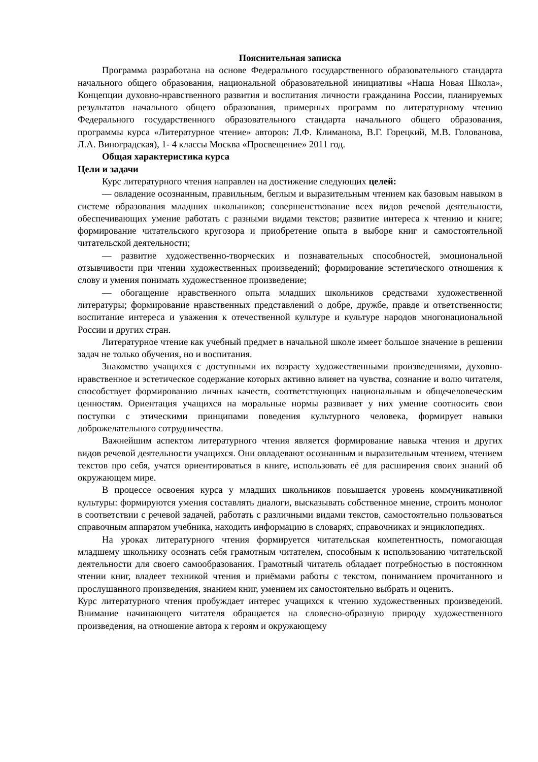Пояснительная записка
Программа разработана на основе Федерального государственного образовательного стандарта начального общего образования, национальной образовательной инициативы «Наша Новая Школа», Концепции духовно-нравственного развития и воспитания личности гражданина России, планируемых результатов начального общего образования, примерных программ по литературному чтению Федерального государственного образовательного стандарта начального общего образования, программы курса «Литературное чтение» авторов: Л.Ф. Климанова, В.Г. Горецкий, М.В. Голованова, Л.А. Виноградская), 1- 4 классы Москва «Просвещение» 2011 год.
Общая характеристика курса
Цели и задачи
Курс литературного чтения направлен на достижение следующих целей:
— овладение осознанным, правильным, беглым и выразительным чтением как базовым навыком в системе образования младших школьников; совершенствование всех видов речевой деятельности, обеспечивающих умение работать с разными видами текстов; развитие интереса к чтению и книге; формирование читательского кругозора и приобретение опыта в выборе книг и самостоятельной читательской деятельности;
— развитие художественно-творческих и познавательных способностей, эмоциональной отзывчивости при чтении художественных произведений; формирование эстетического отношения к слову и умения понимать художественное произведение;
— обогащение нравственного опыта младших школьников средствами художественной литературы; формирование нравственных представлений о добре, дружбе, правде и ответственности; воспитание интереса и уважения к отечественной культуре и культуре народов многонациональной России и других стран.
Литературное чтение как учебный предмет в начальной школе имеет большое значение в решении задач не только обучения, но и воспитания.
Знакомство учащихся с доступными их возрасту художественными произведениями, духовно-нравственное и эстетическое содержание которых активно влияет на чувства, сознание и волю читателя, способствует формированию личных качеств, соответствующих национальным и общечеловеческим ценностям. Ориентация учащихся на моральные нормы развивает у них умение соотносить свои поступки с этическими принципами поведения культурного человека, формирует навыки доброжелательного сотрудничества.
Важнейшим аспектом литературного чтения является формирование навыка чтения и других видов речевой деятельности учащихся. Они овладевают осознанным и выразительным чтением, чтением текстов про себя, учатся ориентироваться в книге, использовать её для расширения своих знаний об окружающем мире.
В процессе освоения курса у младших школьников повышается уровень коммуникативной культуры: формируются умения составлять диалоги, высказывать собственное мнение, строить монолог в соответствии с речевой задачей, работать с различными видами текстов, самостоятельно пользоваться справочным аппаратом учебника, находить информацию в словарях, справочниках и энциклопедиях.
На уроках литературного чтения формируется читательская компетентность, помогающая младшему школьнику осознать себя грамотным читателем, способным к использованию читательской деятельности для своего самообразования. Грамотный читатель обладает потребностью в постоянном чтении книг, владеет техникой чтения и приёмами работы с текстом, пониманием прочитанного и прослушанного произведения, знанием книг, умением их самостоятельно выбрать и оценить.
Курс литературного чтения пробуждает интерес учащихся к чтению художественных произведений. Внимание начинающего читателя обращается на словесно-образную природу художественного произведения, на отношение автора к героям и окружающему